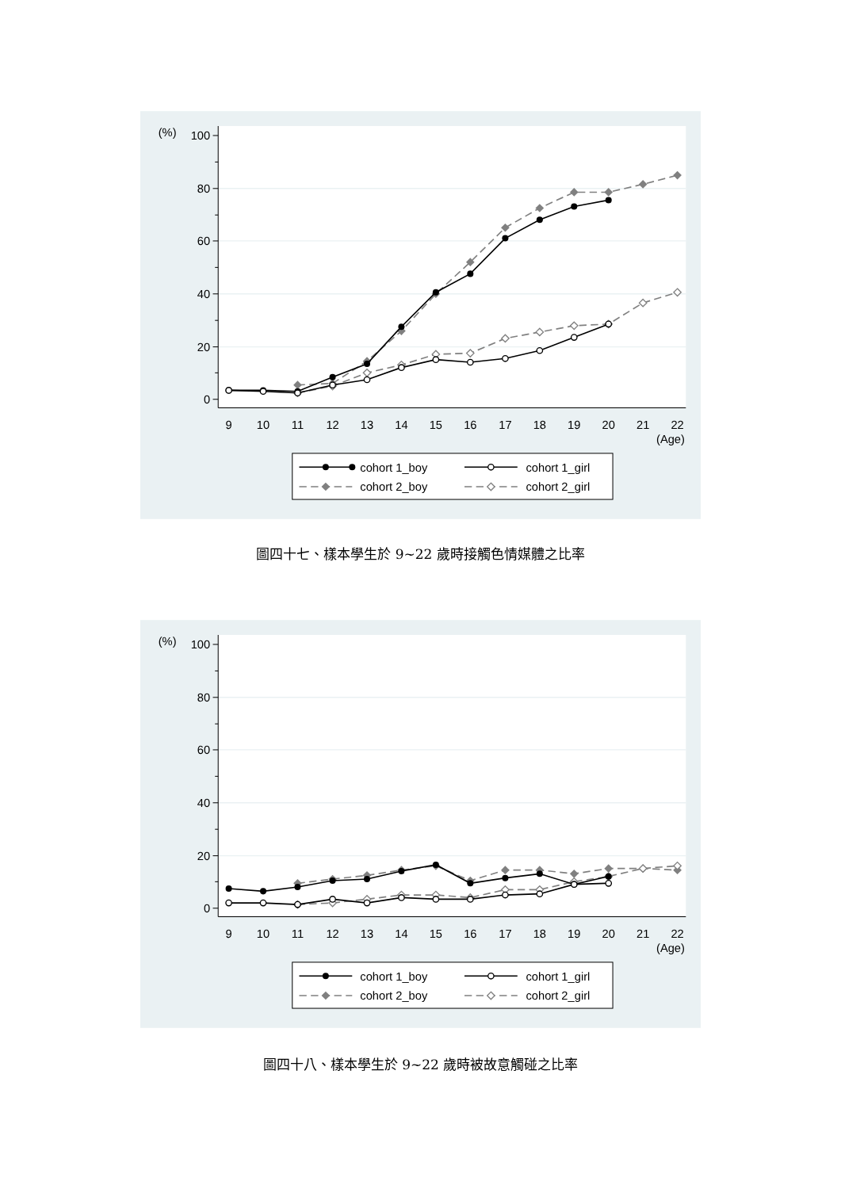0
20
40
60
80
100
(%)
9
10
11
12
13
14
15
16
17
18
19
20
21
22
(Age)
cohort 1_boy
cohort 1_girl
cohort 2_boy
cohort 2_girl
圖四十七、樣本學生於 9~22 歲時接觸色情媒體之比率
0
20
40
60
80
100
(%)
9
10
11
12
13
14
15
16
17
18
19
20
21
22
(Age)
cohort 1_boy
cohort 1_girl
cohort 2_boy
cohort 2_girl
圖四十八、樣本學生於 9~22 歲時被故意觸碰之比率